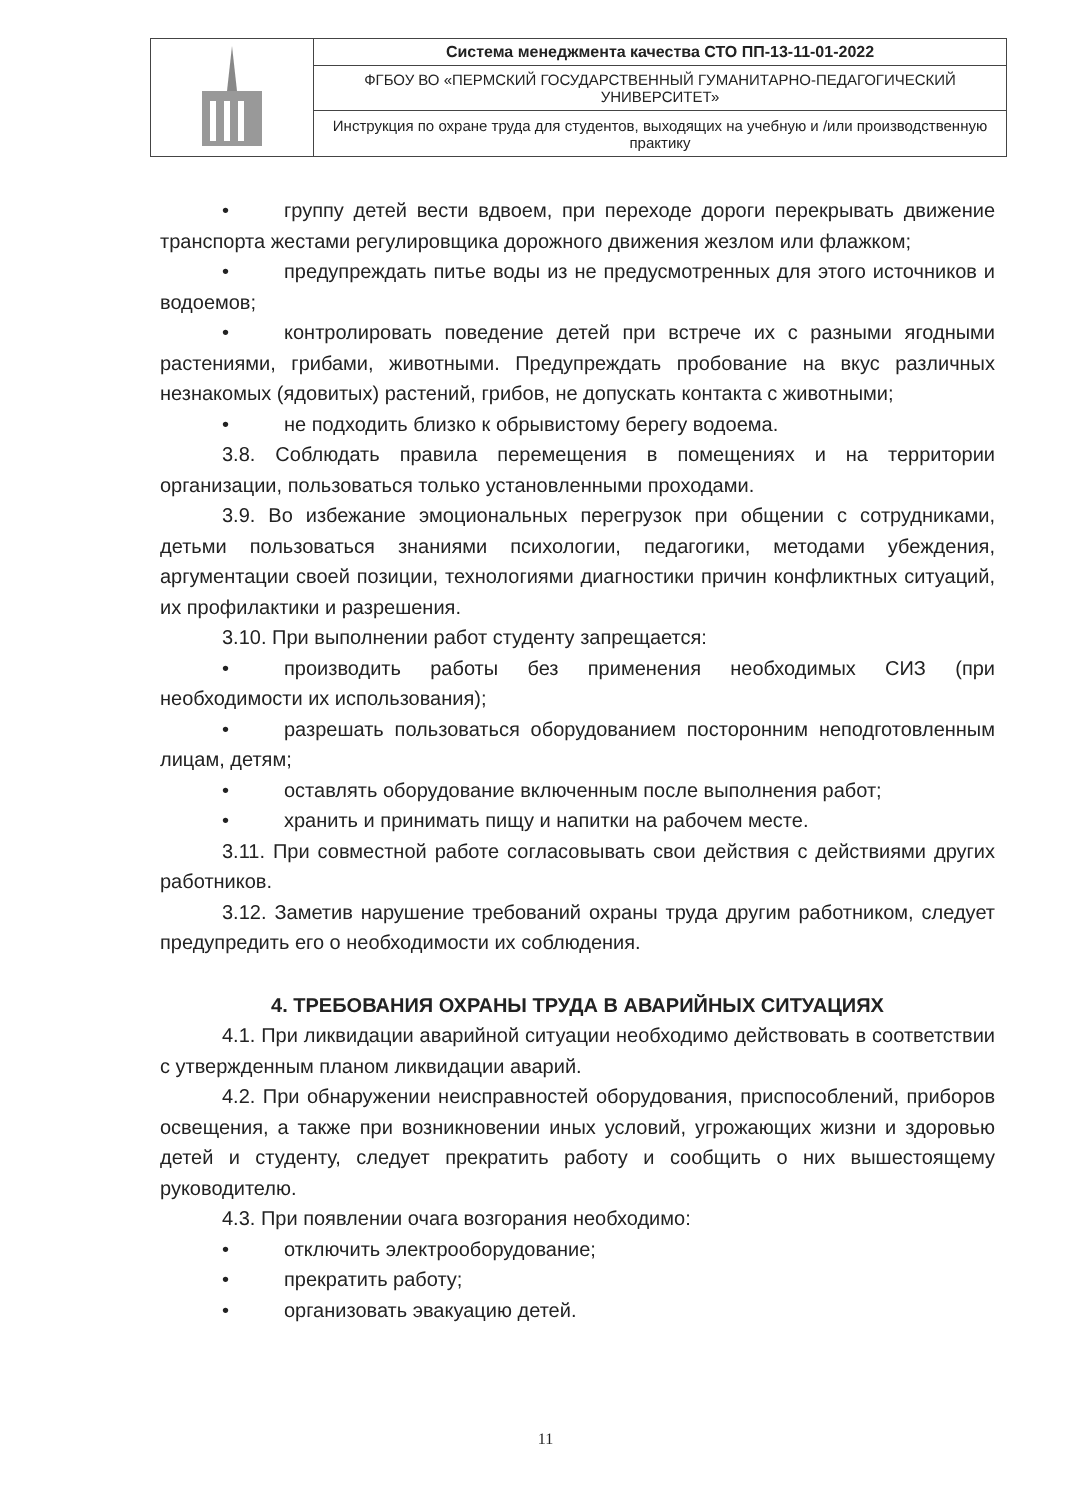| | Система менеджмента качества СТО ПП-13-11-01-2022 |
| | ФГБОУ ВО «ПЕРМСКИЙ ГОСУДАРСТВЕННЫЙ ГУМАНИТАРНО-ПЕДАГОГИЧЕСКИЙ УНИВЕРСИТЕТ» |
| | Инструкция по охране труда для студентов, выходящих на учебную и /или производственную практику |
• группу детей вести вдвоем, при переходе дороги перекрывать движение транспорта жестами регулировщика дорожного движения жезлом или флажком;
• предупреждать питье воды из не предусмотренных для этого источников и водоемов;
• контролировать поведение детей при встрече их с разными ягодными растениями, грибами, животными. Предупреждать пробование на вкус различных незнакомых (ядовитых) растений, грибов, не допускать контакта с животными;
• не подходить близко к обрывистому берегу водоема.
3.8. Соблюдать правила перемещения в помещениях и на территории организации, пользоваться только установленными проходами.
3.9. Во избежание эмоциональных перегрузок при общении с сотрудниками, детьми пользоваться знаниями психологии, педагогики, методами убеждения, аргументации своей позиции, технологиями диагностики причин конфликтных ситуаций, их профилактики и разрешения.
3.10. При выполнении работ студенту запрещается:
• производить работы без применения необходимых СИЗ (при необходимости их использования);
• разрешать пользоваться оборудованием посторонним неподготовленным лицам, детям;
• оставлять оборудование включенным после выполнения работ;
• хранить и принимать пищу и напитки на рабочем месте.
3.11. При совместной работе согласовывать свои действия с действиями других работников.
3.12. Заметив нарушение требований охраны труда другим работником, следует предупредить его о необходимости их соблюдения.
4. ТРЕБОВАНИЯ ОХРАНЫ ТРУДА В АВАРИЙНЫХ СИТУАЦИЯХ
4.1. При ликвидации аварийной ситуации необходимо действовать в соответствии с утвержденным планом ликвидации аварий.
4.2. При обнаружении неисправностей оборудования, приспособлений, приборов освещения, а также при возникновении иных условий, угрожающих жизни и здоровью детей и студенту, следует прекратить работу и сообщить о них вышестоящему руководителю.
4.3. При появлении очага возгорания необходимо:
• отключить электрооборудование;
• прекратить работу;
• организовать эвакуацию детей.
11